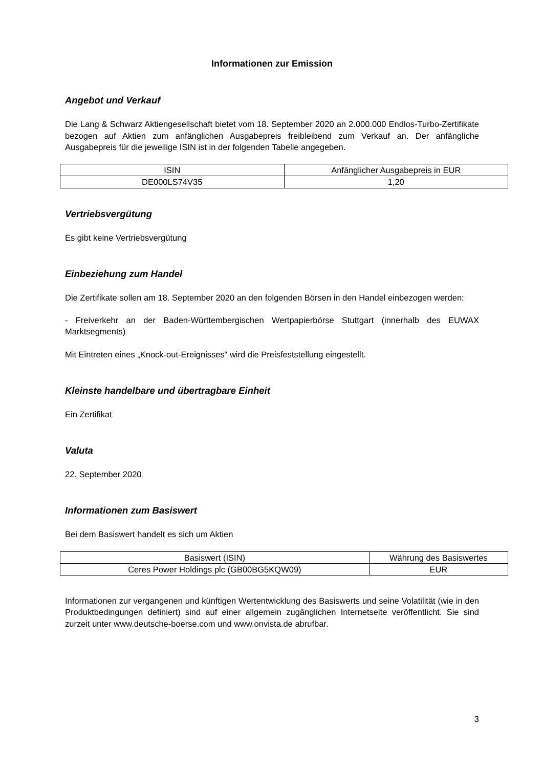Informationen zur Emission
Angebot und Verkauf
Die Lang & Schwarz Aktiengesellschaft bietet vom 18. September 2020 an 2.000.000 Endlos-Turbo-Zertifikate bezogen auf Aktien zum anfänglichen Ausgabepreis freibleibend zum Verkauf an. Der anfängliche Ausgabepreis für die jeweilige ISIN ist in der folgenden Tabelle angegeben.
| ISIN | Anfänglicher Ausgabepreis in EUR |
| DE000LS74V35 | 1,20 |
Vertriebsvergütung
Es gibt keine Vertriebsvergütung
Einbeziehung zum Handel
Die Zertifikate sollen am 18. September 2020 an den folgenden Börsen in den Handel einbezogen werden:
- Freiverkehr an der Baden-Württembergischen Wertpapierbörse Stuttgart (innerhalb des EUWAX Marktsegments)
Mit Eintreten eines „Knock-out-Ereignisses“ wird die Preisfeststellung eingestellt.
Kleinste handelbare und übertragbare Einheit
Ein Zertifikat
Valuta
22. September 2020
Informationen zum Basiswert
Bei dem Basiswert handelt es sich um Aktien
| Basiswert (ISIN) | Währung des Basiswertes |
| Ceres Power Holdings plc (GB00BG5KQW09) | EUR |
Informationen zur vergangenen und künftigen Wertentwicklung des Basiswerts und seine Volatilität (wie in den Produktbedingungen definiert) sind auf einer allgemein zugänglichen Internetseite veröffentlicht. Sie sind zurzeit unter www.deutsche-boerse.com und www.onvista.de abrufbar.
3